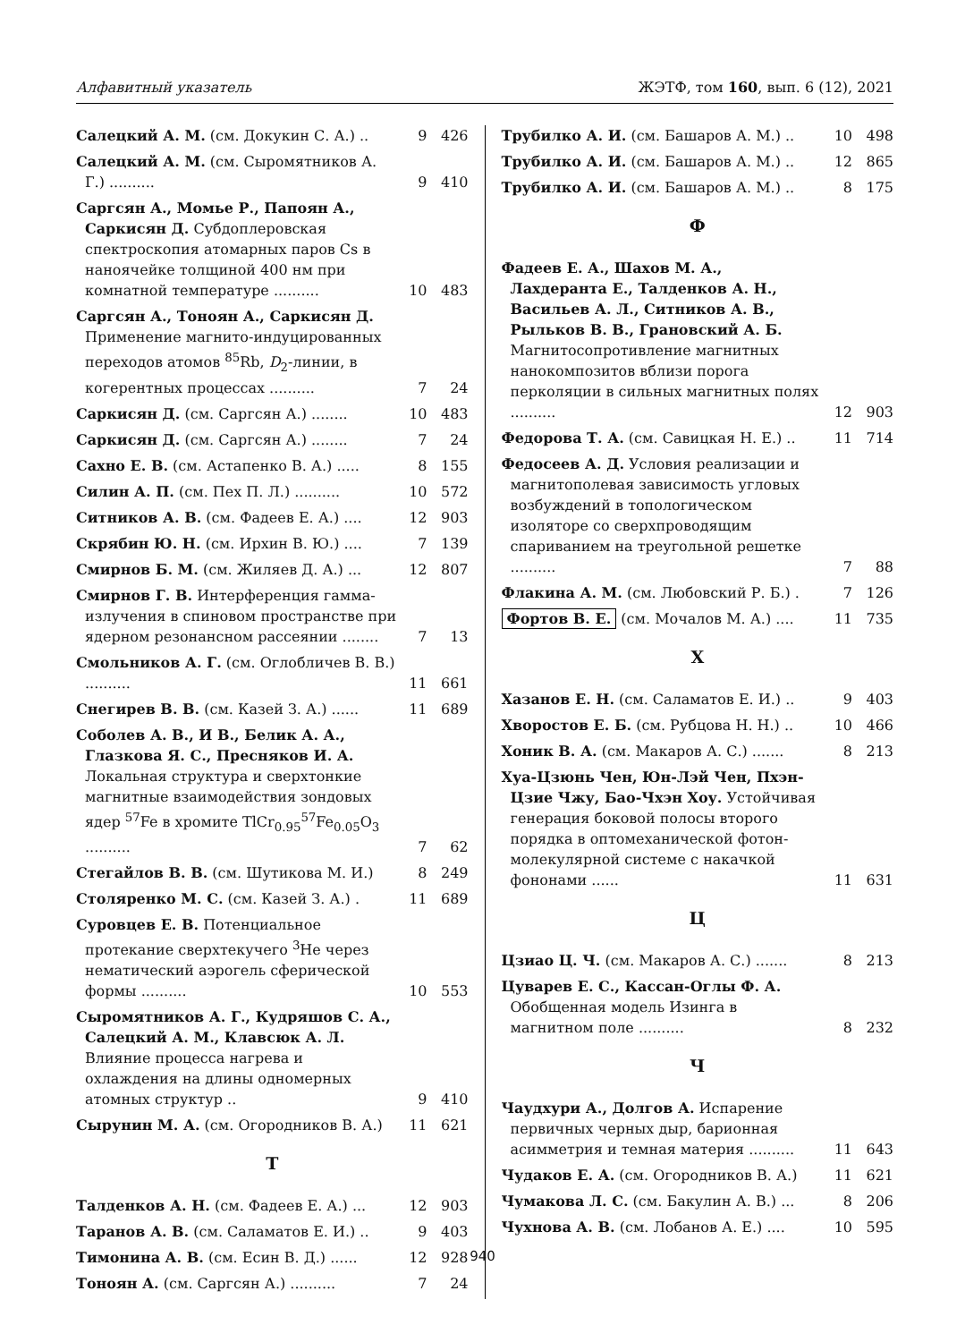Алфавитный указатель ЖЭТФ, том 160, вып. 6 (12), 2021
Салецкий А. М. (см. Докукин С. А.) ..
9 426
Салецкий А. М. (см. Сыромятников А. Г.) ..........
9 410
Саргсян А., Момье Р., Папоян А., Саркисян Д. Субдоплеровская спектроскопия атомарных паров Cs в наноячейке толщиной 400 нм при комнатной температуре ..........
10 483
Саргсян А., Тоноян А., Саркисян Д. Применение магнито-индуцированных переходов атомов <sup>85</sup>Rb, D<sub>2</sub>-линии, в когерентных процессах ..........
7 24
Саркисян Д. (см. Саргсян А.) ........
10 483
Саркисян Д. (см. Саргсян А.) ........
7 24
Сахно Е. В. (см. Астапенко В. А.) .....
8 155
Силин А. П. (см. Пех П. Л.) ..........
10 572
Ситников А. В. (см. Фадеев Е. А.) ....
12 903
Скрябин Ю. Н. (см. Ирхин В. Ю.) ....
7 139
Смирнов Б. М. (см. Жиляев Д. А.) ...
12 807
Смирнов Г. В. Интерференция гамма-излучения в спиновом пространстве при ядерном резонансном рассеянии ........
7 13
Смольников А. Г. (см. Оглобличев В. В.) ..........
11 661
Снегирев В. В. (см. Казей З. А.) ......
11 689
Соболев А. В., И В., Белик А. А., Глазкова Я. С., Пресняков И. А. Локальная структура и сверхтонкие магнитные взаимодействия зондовых ядер <sup>57</sup>Fe в хромите TlCr<sub>0.95</sub><sup>57</sup>Fe<sub>0.05</sub>O<sub>3</sub> ..........
7 62
Стегайлов В. В. (см. Шутикова М. И.)
8 249
Столяренко М. С. (см. Казей З. А.) .
11 689
Суровцев Е. В. Потенциальное протекание сверхтекучего <sup>3</sup>He через нематический аэрогель сферической формы ..........
10 553
Сыромятников А. Г., Кудряшов С. А., Салецкий А. М., Клавсюк А. Л. Влияние процесса нагрева и охлаждения на длины одномерных атомных структур ..
9 410
Сырунин М. А. (см. Огородников В. А.)
11 621
Т
Талденков А. Н. (см. Фадеев Е. А.) ...
12 903
Таранов А. В. (см. Саламатов Е. И.) ..
9 403
Тимонина А. В. (см. Есин В. Д.) ......
12 928
Тоноян А. (см. Саргсян А.) ..........
7 24
Трубилко А. И. (см. Башаров А. М.) ..
10 498
Трубилко А. И. (см. Башаров А. М.) ..
12 865
Трубилко А. И. (см. Башаров А. М.) ..
8 175
Ф
Фадеев Е. А., Шахов М. А., Лахдеранта Е., Талденков А. Н., Васильев А. Л., Ситников А. В., Рыльков В. В., Грановский А. Б. Магнитосопротивление магнитных нанокомпозитов вблизи порога перколяции в сильных магнитных полях ..........
12 903
Федорова Т. А. (см. Савицкая Н. Е.) ..
11 714
Федосеев А. Д. Условия реализации и магнитополевая зависимость угловых возбуждений в топологическом изоляторе со сверхпроводящим спариванием на треугольной решетке ..........
7 88
Флакина А. М. (см. Любовский Р. Б.) .
7 126
Фортов В. Е. (см. Мочалов М. А.) ....
11 735
Х
Хазанов Е. Н. (см. Саламатов Е. И.) ..
9 403
Хворостов Е. Б. (см. Рубцова Н. Н.) ..
10 466
Хоник В. А. (см. Макаров А. С.) .......
8 213
Хуа-Цзюнь Чен, Юн-Лэй Чен, Пхэн-Цзие Чжу, Бао-Чхэн Хоу. Устойчивая генерация боковой полосы второго порядка в оптомеханической фотон-молекулярной системе с накачкой фононами ......
11 631
Ц
Цзиао Ц. Ч. (см. Макаров А. С.) .......
8 213
Цуварев Е. С., Кассан-Оглы Ф. А. Обобщенная модель Изинга в магнитном поле ..........
8 232
Ч
Чаудхури А., Долгов А. Испарение первичных черных дыр, барионная асимметрия и темная материя ..........
11 643
Чудаков Е. А. (см. Огородников В. А.)
11 621
Чумакова Л. С. (см. Бакулин А. В.) ...
8 206
Чухнова А. В. (см. Лобанов А. Е.) ....
10 595
940